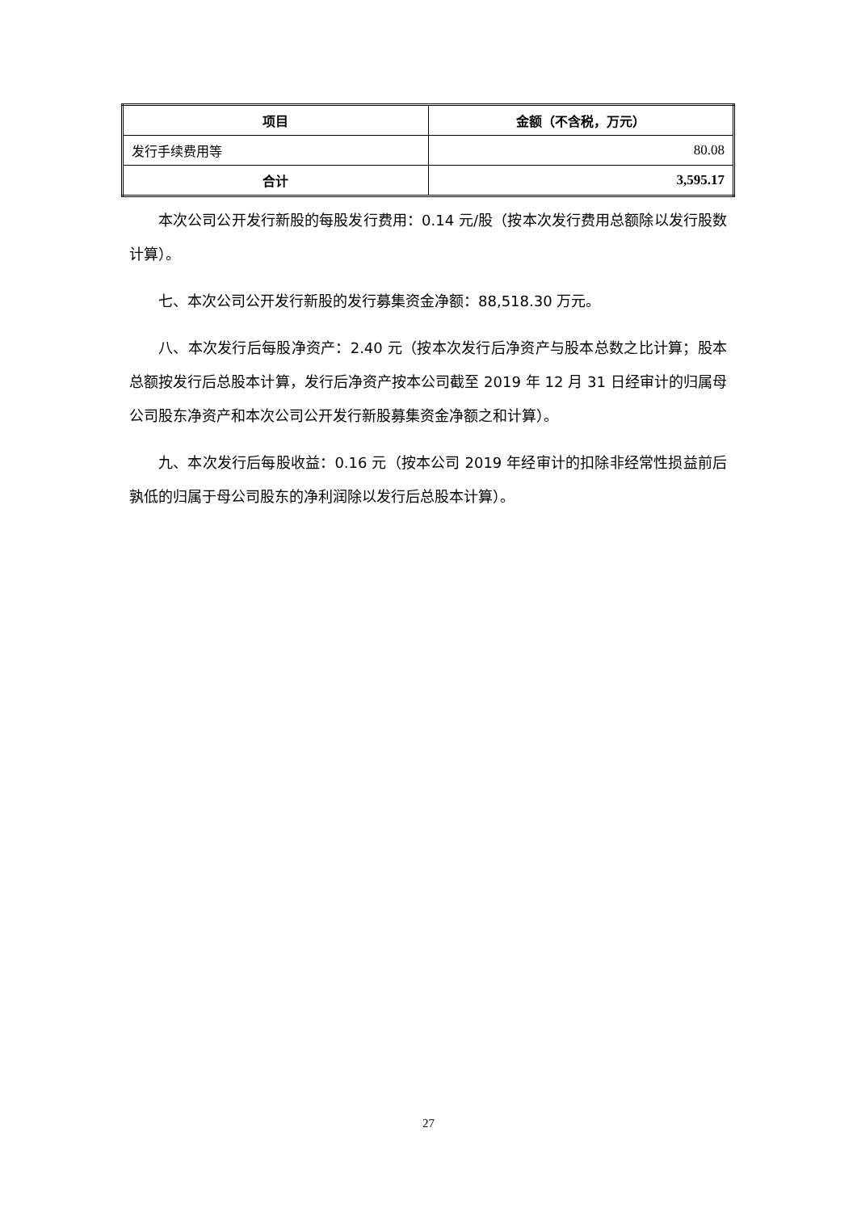| 项目 | 金额（不含税，万元） |
| --- | --- |
| 发行手续费用等 | 80.08 |
| 合计 | 3,595.17 |
本次公司公开发行新股的每股发行费用：0.14 元/股（按本次发行费用总额除以发行股数计算）。
七、本次公司公开发行新股的发行募集资金净额：88,518.30 万元。
八、本次发行后每股净资产：2.40 元（按本次发行后净资产与股本总数之比计算；股本总额按发行后总股本计算，发行后净资产按本公司截至 2019 年 12 月 31 日经审计的归属母公司股东净资产和本次公司公开发行新股募集资金净额之和计算）。
九、本次发行后每股收益：0.16 元（按本公司 2019 年经审计的扣除非经常性损益前后孰低的归属于母公司股东的净利润除以发行后总股本计算）。
27